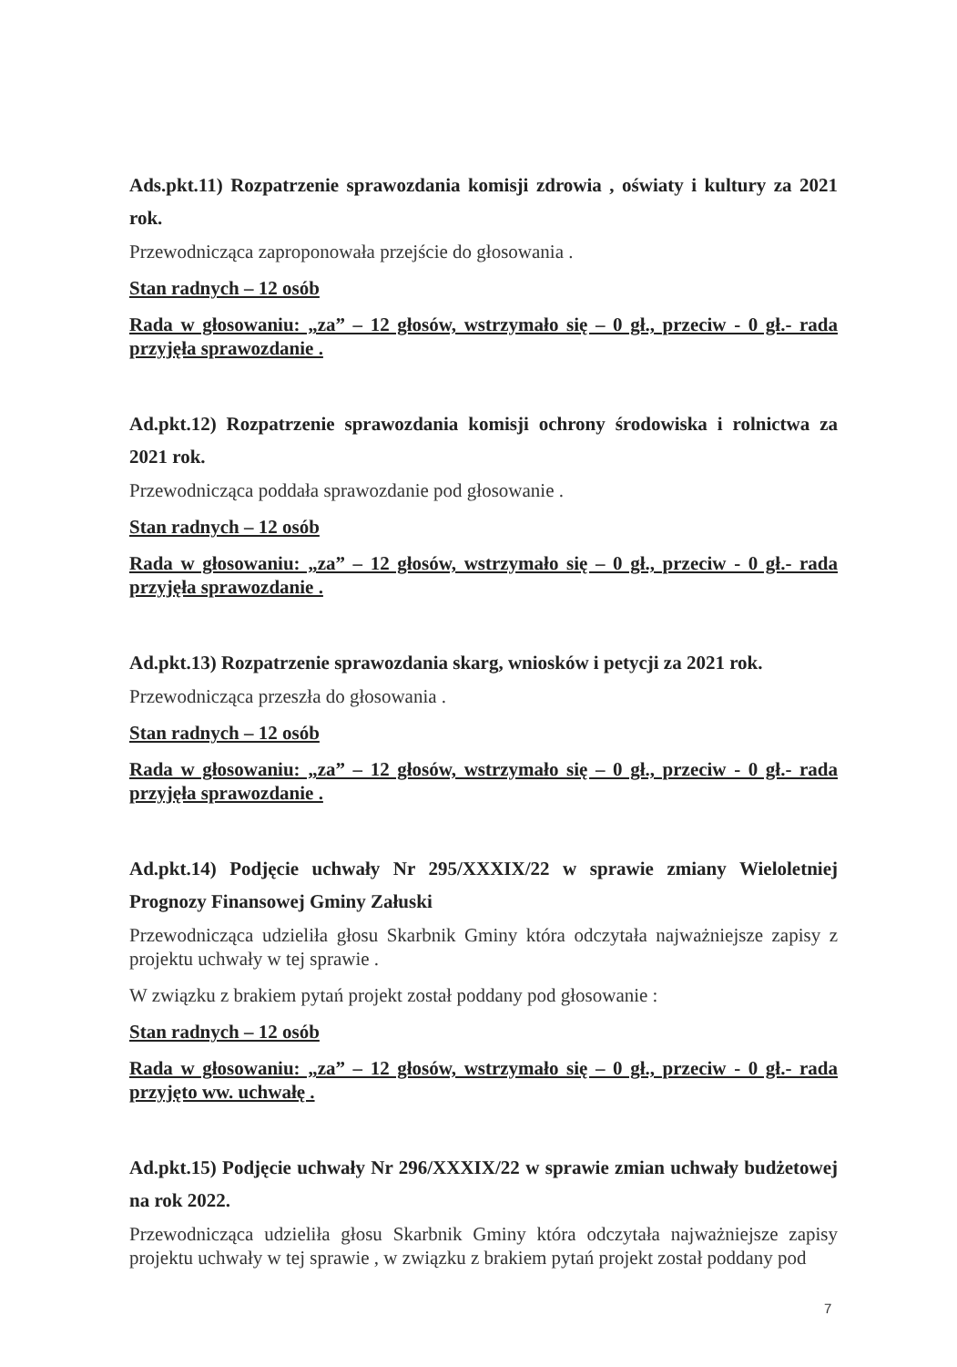Ads.pkt.11) Rozpatrzenie sprawozdania komisji zdrowia , oświaty i kultury za 2021 rok.
Przewodnicząca zaproponowała przejście do głosowania .
Stan radnych – 12 osób
Rada w głosowaniu: „za” – 12 głosów, wstrzymało się – 0 gł., przeciw - 0 gł.- rada przyjęła sprawozdanie .
Ad.pkt.12) Rozpatrzenie sprawozdania komisji ochrony środowiska i rolnictwa za 2021 rok.
Przewodnicząca poddała sprawozdanie pod głosowanie .
Stan radnych – 12 osób
Rada w głosowaniu: „za” – 12 głosów, wstrzymało się – 0 gł., przeciw - 0 gł.- rada przyjęła sprawozdanie .
Ad.pkt.13) Rozpatrzenie sprawozdania skarg, wniosków i petycji za 2021 rok.
Przewodnicząca przeszła do głosowania .
Stan radnych – 12 osób
Rada w głosowaniu: „za” – 12 głosów, wstrzymało się – 0 gł., przeciw - 0 gł.- rada przyjęła sprawozdanie .
Ad.pkt.14) Podjęcie uchwały Nr 295/XXXIX/22 w sprawie zmiany Wieloletniej Prognozy Finansowej Gminy Załuski
Przewodnicząca udzieliła głosu Skarbnik Gminy która odczytała najważniejsze zapisy z projektu uchwały w tej sprawie .
W związku z brakiem pytań projekt został poddany pod głosowanie :
Stan radnych – 12 osób
Rada w głosowaniu: „za” – 12 głosów, wstrzymało się – 0 gł., przeciw - 0 gł.- rada przyjęto ww. uchwałę .
Ad.pkt.15) Podjęcie uchwały Nr 296/XXXIX/22 w sprawie zmian uchwały budżetowej na rok 2022.
Przewodnicząca udzieliła głosu Skarbnik Gminy która odczytała najważniejsze zapisy projektu uchwały w tej sprawie , w związku z brakiem pytań projekt został poddany pod
7